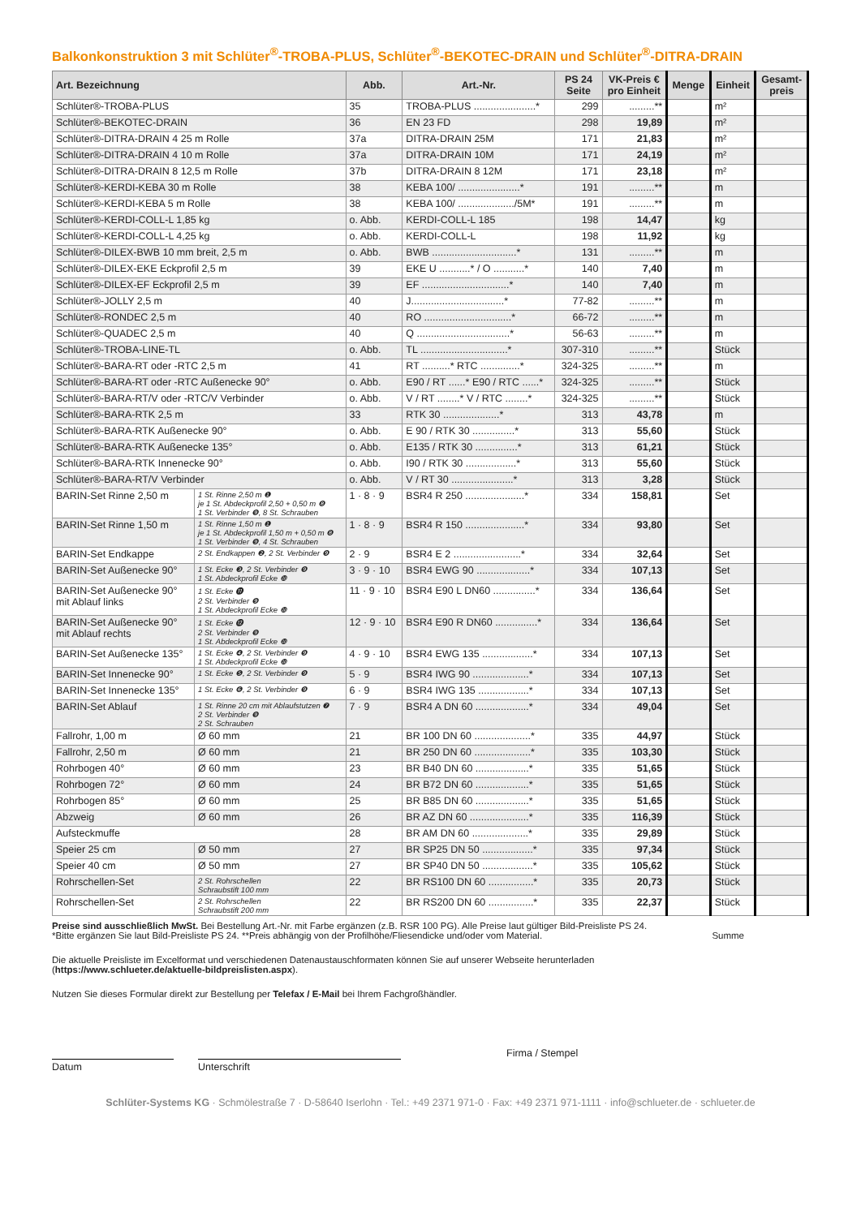Balkonkonstruktion 3 mit Schlüter<sup>®</sup>-TROBA-PLUS, Schlüter<sup>®</sup>-BEKOTEC-DRAIN und Schlüter<sup>®</sup>-DITRA-DRAIN
| Art. Bezeichnung | | Abb. | Art.-Nr. | PS 24 Seite | VK-Preis € pro Einheit | Menge | Einheit | Gesamt- preis |
| --- | --- | --- | --- | --- | --- | --- | --- | --- |
| Schlüter®-TROBA-PLUS | | 35 | TROBA-PLUS ......................* | 299 | .........** | | m² | |
| Schlüter®-BEKOTEC-DRAIN | | 36 | EN 23 FD | 298 | 19,89 | | m² | |
| Schlüter®-DITRA-DRAIN 4 25 m Rolle | | 37a | DITRA-DRAIN 25M | 171 | 21,83 | | m² | |
| Schlüter®-DITRA-DRAIN 4 10 m Rolle | | 37a | DITRA-DRAIN 10M | 171 | 24,19 | | m² | |
| Schlüter®-DITRA-DRAIN 8 12,5 m Rolle | | 37b | DITRA-DRAIN 8 12M | 171 | 23,18 | | m² | |
| Schlüter®-KERDI-KEBA 30 m Rolle | | 38 | KEBA 100/ ......................* | 191 | .........** | | m | |
| Schlüter®-KERDI-KEBA 5 m Rolle | | 38 | KEBA 100/ ..................../5M* | 191 | .........** | | m | |
| Schlüter®-KERDI-COLL-L 1,85 kg | | o. Abb. | KERDI-COLL-L 185 | 198 | 14,47 | | kg | |
| Schlüter®-KERDI-COLL-L 4,25 kg | | o. Abb. | KERDI-COLL-L | 198 | 11,92 | | kg | |
| Schlüter®-DILEX-BWB 10 mm breit, 2,5 m | | o. Abb. | BWB ..............................* | 131 | .........** | | m | |
| Schlüter®-DILEX-EKE Eckprofil 2,5 m | | 39 | EKE U ...........* / O ...........* | 140 | 7,40 | | m | |
| Schlüter®-DILEX-EF Eckprofil 2,5 m | | 39 | EF ...............................* | 140 | 7,40 | | m | |
| Schlüter®-JOLLY 2,5 m | | 40 | J.................................* | 77-82 | .........** | | m | |
| Schlüter®-RONDEC 2,5 m | | 40 | RO ...............................* | 66-72 | .........** | | m | |
| Schlüter®-QUADEC 2,5 m | | 40 | Q .................................* | 56-63 | .........** | | m | |
| Schlüter®-TROBA-LINE-TL | | o. Abb. | TL ...............................* | 307-310 | .........** | | Stück | |
| Schlüter®-BARA-RT oder -RTC 2,5 m | | 41 | RT ..........* RTC ..............* | 324-325 | .........** | | m | |
| Schlüter®-BARA-RT oder -RTC Außenecke 90° | | o. Abb. | E90 / RT ......* E90 / RTC ......* | 324-325 | .........** | | Stück | |
| Schlüter®-BARA-RT/V oder -RTC/V Verbinder | | o. Abb. | V / RT ........* V / RTC ........* | 324-325 | .........** | | Stück | |
| Schlüter®-BARA-RTK 2,5 m | | 33 | RTK 30 ....................* | 313 | 43,78 | | m | |
| Schlüter®-BARA-RTK Außenecke 90° | | o. Abb. | E 90 / RTK 30 ...............* | 313 | 55,60 | | Stück | |
| Schlüter®-BARA-RTK Außenecke 135° | | o. Abb. | E135 / RTK 30 ...............* | 313 | 61,21 | | Stück | |
| Schlüter®-BARA-RTK Innenecke 90° | | o. Abb. | I90 / RTK 30 ..................* | 313 | 55,60 | | Stück | |
| Schlüter®-BARA-RT/V Verbinder | | o. Abb. | V / RT 30 ......................* | 313 | 3,28 | | Stück | |
| BARIN-Set Rinne 2,50 m | 1 St. Rinne 2,50 m ❶ je 1 St. Abdeckprofil 2,50 + 0,50 m ❽ 1 St. Verbinder ❾, 8 St. Schrauben | 1 · 8 · 9 | BSR4 R 250 .....................* | 334 | 158,81 | | Set | |
| BARIN-Set Rinne 1,50 m | 1 St. Rinne 1,50 m ❶ je 1 St. Abdeckprofil 1,50 m + 0,50 m ❽ 1 St. Verbinder ❾, 4 St. Schrauben | 1 · 8 · 9 | BSR4 R 150 .....................* | 334 | 93,80 | | Set | |
| BARIN-Set Endkappe | 2 St. Endkappen ❷, 2 St. Verbinder ❾ | 2 · 9 | BSR4 E 2 ........................* | 334 | 32,64 | | Set | |
| BARIN-Set Außenecke 90° | 1 St. Ecke ❸, 2 St. Verbinder ❾ 1 St. Abdeckprofil Ecke ❿ | 3 · 9 · 10 | BSR4 EWG 90 ...................* | 334 | 107,13 | | Set | |
| BARIN-Set Außenecke 90° mit Ablauf links | 1 St. Ecke ⓫ 2 St. Verbinder ❾ 1 St. Abdeckprofil Ecke ❿ | 11 · 9 · 10 | BSR4 E90 L DN60 ...............* | 334 | 136,64 | | Set | |
| BARIN-Set Außenecke 90° mit Ablauf rechts | 1 St. Ecke ⓬ 2 St. Verbinder ❾ 1 St. Abdeckprofil Ecke ❿ | 12 · 9 · 10 | BSR4 E90 R DN60 ...............* | 334 | 136,64 | | Set | |
| BARIN-Set Außenecke 135° | 1 St. Ecke ❹, 2 St. Verbinder ❾ 1 St. Abdeckprofil Ecke ❿ | 4 · 9 · 10 | BSR4 EWG 135 ..................* | 334 | 107,13 | | Set | |
| BARIN-Set Innenecke 90° | 1 St. Ecke ❺, 2 St. Verbinder ❾ | 5 · 9 | BSR4 IWG 90 ....................* | 334 | 107,13 | | Set | |
| BARIN-Set Innenecke 135° | 1 St. Ecke ❻, 2 St. Verbinder ❾ | 6 · 9 | BSR4 IWG 135 ..................* | 334 | 107,13 | | Set | |
| BARIN-Set Ablauf | 1 St. Rinne 20 cm mit Ablaufstutzen ❼ 2 St. Verbinder ❾ 2 St. Schrauben | 7 · 9 | BSR4 A DN 60 ...................* | 334 | 49,04 | | Set | |
| Fallrohr, 1,00 m | Ø 60 mm | 21 | BR 100 DN 60 ....................* | 335 | 44,97 | | Stück | |
| Fallrohr, 2,50 m | Ø 60 mm | 21 | BR 250 DN 60 ....................* | 335 | 103,30 | | Stück | |
| Rohrbogen 40° | Ø 60 mm | 23 | BR B40 DN 60 ...................* | 335 | 51,65 | | Stück | |
| Rohrbogen 72° | Ø 60 mm | 24 | BR B72 DN 60 ...................* | 335 | 51,65 | | Stück | |
| Rohrbogen 85° | Ø 60 mm | 25 | BR B85 DN 60 ...................* | 335 | 51,65 | | Stück | |
| Abzweig | Ø 60 mm | 26 | BR AZ DN 60 .....................* | 335 | 116,39 | | Stück | |
| Aufsteckmuffe | | 28 | BR AM DN 60 ....................* | 335 | 29,89 | | Stück | |
| Speier 25 cm | Ø 50 mm | 27 | BR SP25 DN 50 ..................* | 335 | 97,34 | | Stück | |
| Speier 40 cm | Ø 50 mm | 27 | BR SP40 DN 50 ..................* | 335 | 105,62 | | Stück | |
| Rohrschellen-Set | 2 St. Rohrschellen Schraubstift 100 mm | 22 | BR RS100 DN 60 ................* | 335 | 20,73 | | Stück | |
| Rohrschellen-Set | 2 St. Rohrschellen Schraubstift 200 mm | 22 | BR RS200 DN 60 ................* | 335 | 22,37 | | Stück | |
Preise sind ausschließlich MwSt. Bei Bestellung Art.-Nr. mit Farbe ergänzen (z.B. RSR 100 PG). Alle Preise laut gültiger Bild-Preisliste PS 24.
*Bitte ergänzen Sie laut Bild-Preisliste PS 24. **Preis abhängig von der Profilhöhe/Fliesendicke und/oder vom Material. Summe
Die aktuelle Preisliste im Excelformat und verschiedenen Datenaustauschformaten können Sie auf unserer Webseite herunterladen
(https://www.schlueter.de/aktuelle-bildpreislisten.aspx).
Nutzen Sie dieses Formular direkt zur Bestellung per Telefax / E-Mail bei Ihrem Fachgroßhändler.
Firma / Stempel
Datum Unterschrift
Schlüter-Systems KG · Schmölestraße 7 · D-58640 Iserlohn · Tel.: +49 2371 971-0 · Fax: +49 2371 971-1111 · info@schlueter.de · schlueter.de